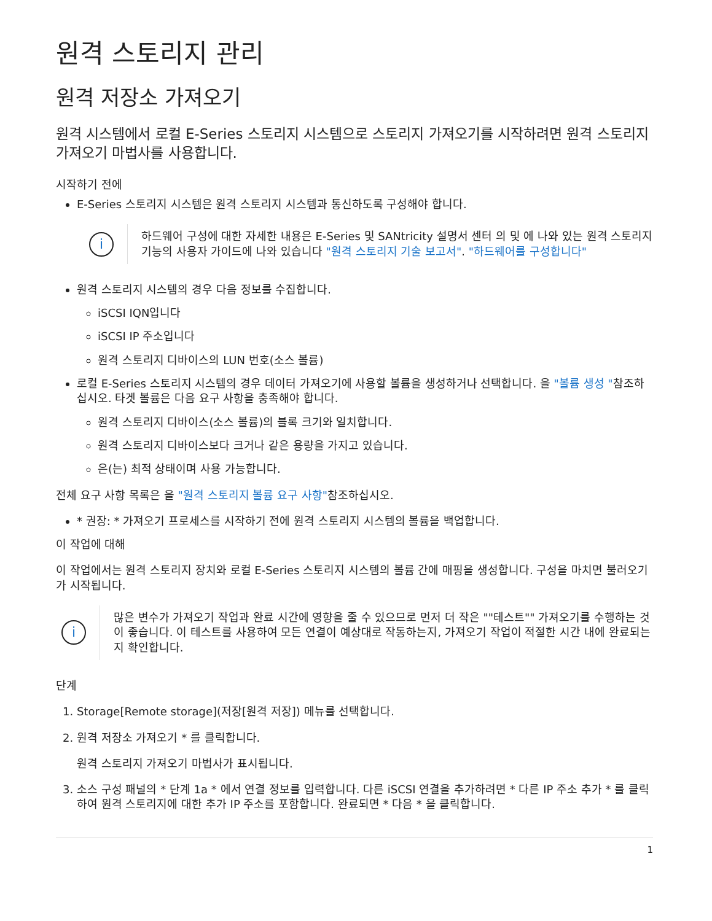원격 스토리지 관리
원격 저장소 가져오기
원격 시스템에서 로컬 E-Series 스토리지 시스템으로 스토리지 가져오기를 시작하려면 원격 스토리지 가져오기 마법사를 사용합니다.
시작하기 전에
E-Series 스토리지 시스템은 원격 스토리지 시스템과 통신하도록 구성해야 합니다.
i
하드웨어 구성에 대한 자세한 내용은 E-Series 및 SANtricity 설명서 센터 의 및 에 나와 있는 원격 스토리지 기능의 사용자 가이드에 나와 있습니다 "원격 스토리지 기술 보고서". "하드웨어를 구성합니다"
원격 스토리지 시스템의 경우 다음 정보를 수집합니다.
iSCSI IQN입니다
iSCSI IP 주소입니다
원격 스토리지 디바이스의 LUN 번호(소스 볼륨)
로컬 E-Series 스토리지 시스템의 경우 데이터 가져오기에 사용할 볼륨을 생성하거나 선택합니다. 을 "볼륨 생성 "참조하십시오. 타겟 볼륨은 다음 요구 사항을 충족해야 합니다.
원격 스토리지 디바이스(소스 볼륨)의 블록 크기와 일치합니다.
원격 스토리지 디바이스보다 크거나 같은 용량을 가지고 있습니다.
은(는) 최적 상태이며 사용 가능합니다.
전체 요구 사항 목록은 을 "원격 스토리지 볼륨 요구 사항"참조하십시오.
* 권장: * 가져오기 프로세스를 시작하기 전에 원격 스토리지 시스템의 볼륨을 백업합니다.
이 작업에 대해
이 작업에서는 원격 스토리지 장치와 로컬 E-Series 스토리지 시스템의 볼륨 간에 매핑을 생성합니다. 구성을 마치면 불러오기가 시작됩니다.
i
많은 변수가 가져오기 작업과 완료 시간에 영향을 줄 수 있으므로 먼저 더 작은 ""테스트"" 가져오기를 수행하는 것이 좋습니다. 이 테스트를 사용하여 모든 연결이 예상대로 작동하는지, 가져오기 작업이 적절한 시간 내에 완료되는지 확인합니다.
단계
1. Storage[Remote storage](저장[원격 저장]) 메뉴를 선택합니다.
2. 원격 저장소 가져오기 * 를 클릭합니다.
원격 스토리지 가져오기 마법사가 표시됩니다.
3. 소스 구성 패널의 * 단계 1a * 에서 연결 정보를 입력합니다. 다른 iSCSI 연결을 추가하려면 * 다른 IP 주소 추가 * 를 클릭하여 원격 스토리지에 대한 추가 IP 주소를 포함합니다. 완료되면 * 다음 * 을 클릭합니다.
1